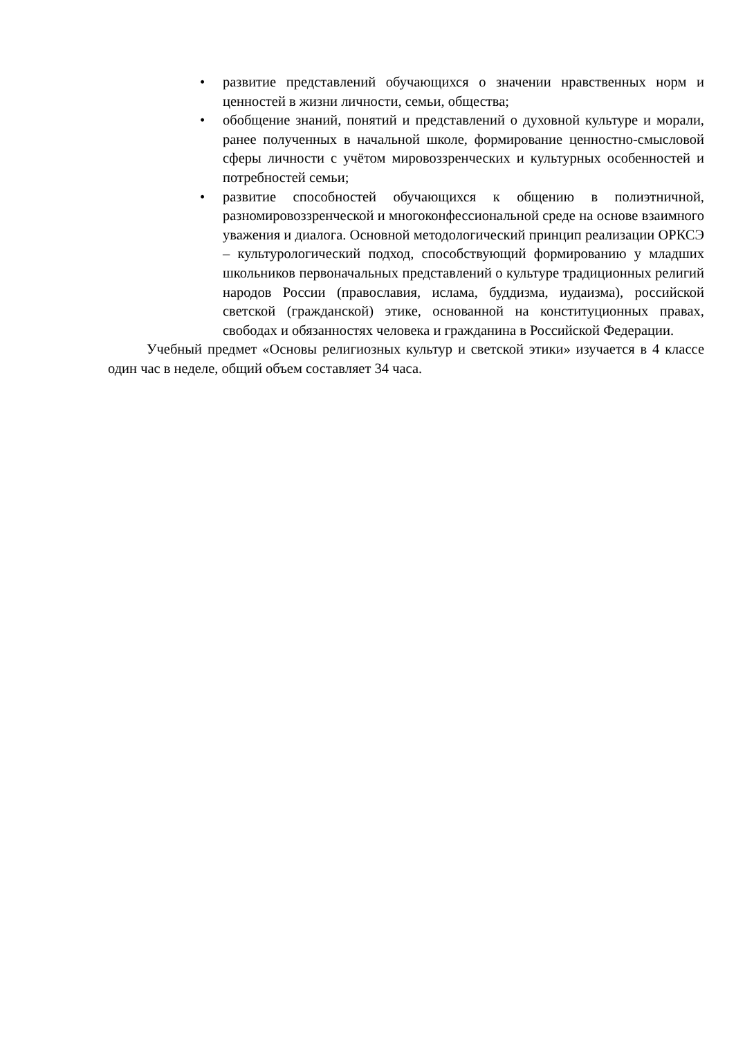• развитие представлений обучающихся о значении нравственных норм и ценностей в жизни личности, семьи, общества;
• обобщение знаний, понятий и представлений о духовной культуре и морали, ранее полученных в начальной школе, формирование ценностно-смысловой сферы личности с учётом мировоззренческих и культурных особенностей и потребностей семьи;
• развитие способностей обучающихся к общению в полиэтничной, разномировоззренческой и многоконфессиональной среде на основе взаимного уважения и диалога. Основной методологический принцип реализации ОРКСЭ – культурологический подход, способствующий формированию у младших школьников первоначальных представлений о культуре традиционных религий народов России (православия, ислама, буддизма, иудаизма), российской светской (гражданской) этике, основанной на конституционных правах, свободах и обязанностях человека и гражданина в Российской Федерации.
Учебный предмет «Основы религиозных культур и светской этики» изучается в 4 классе один час в неделе, общий объем составляет 34 часа.